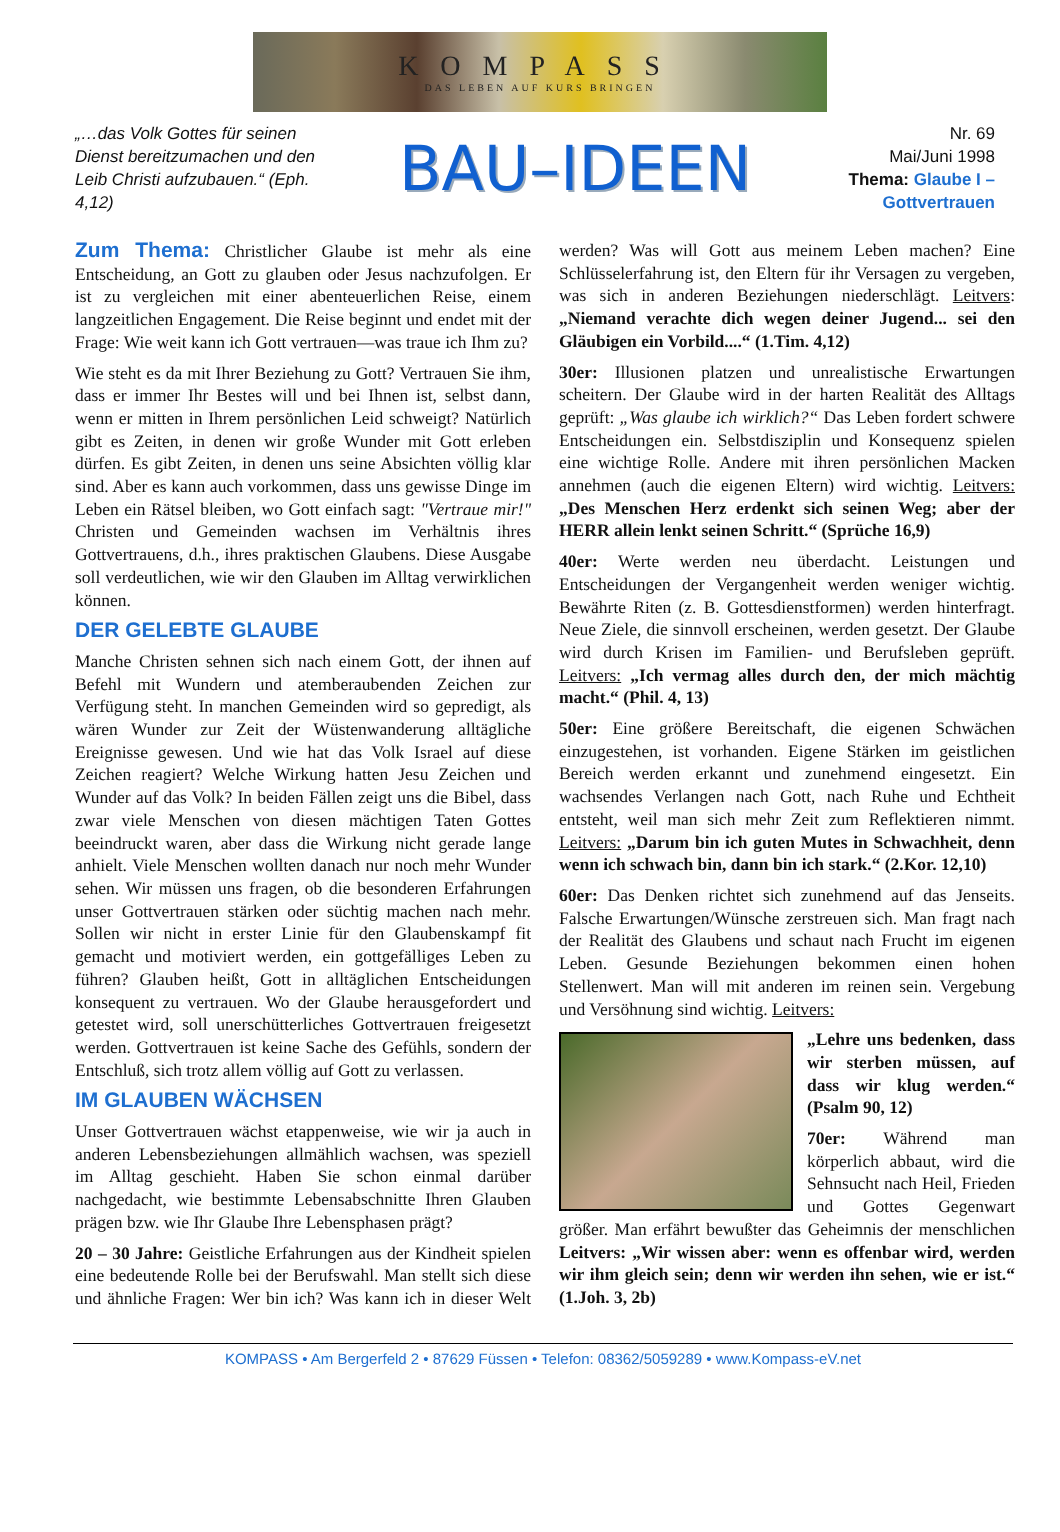KOMPASS
DAS LEBEN AUF KURS BRINGEN
„…das Volk Gottes für seinen Dienst bereitzumachen und den Leib Christi aufzubauen.“ (Eph. 4,12)
BAU–IDEEN
Nr. 69
Mai/Juni 1998
Thema: Glaube I – Gottvertrauen
Zum Thema: Christlicher Glaube ist mehr als eine Entscheidung, an Gott zu glauben oder Jesus nachzufolgen. Er ist zu vergleichen mit einer abenteuerlichen Reise, einem langzeitlichen Engagement. Die Reise beginnt und endet mit der Frage: Wie weit kann ich Gott vertrauen—was traue ich Ihm zu?
Wie steht es da mit Ihrer Beziehung zu Gott? Vertrauen Sie ihm, dass er immer Ihr Bestes will und bei Ihnen ist, selbst dann, wenn er mitten in Ihrem persönlichen Leid schweigt? Natürlich gibt es Zeiten, in denen wir große Wunder mit Gott erleben dürfen. Es gibt Zeiten, in denen uns seine Absichten völlig klar sind. Aber es kann auch vorkommen, dass uns gewisse Dinge im Leben ein Rätsel bleiben, wo Gott einfach sagt: "Vertraue mir!" Christen und Gemeinden wachsen im Verhältnis ihres Gottvertrauens, d.h., ihres praktischen Glaubens. Diese Ausgabe soll verdeutlichen, wie wir den Glauben im Alltag verwirklichen können.
DER GELEBTE GLAUBE
Manche Christen sehnen sich nach einem Gott, der ihnen auf Befehl mit Wundern und atemberaubenden Zeichen zur Verfügung steht. In manchen Gemeinden wird so gepredigt, als wären Wunder zur Zeit der Wüstenwanderung alltägliche Ereignisse gewesen. Und wie hat das Volk Israel auf diese Zeichen reagiert? Welche Wirkung hatten Jesu Zeichen und Wunder auf das Volk? In beiden Fällen zeigt uns die Bibel, dass zwar viele Menschen von diesen mächtigen Taten Gottes beeindruckt waren, aber dass die Wirkung nicht gerade lange anhielt. Viele Menschen wollten danach nur noch mehr Wunder sehen. Wir müssen uns fragen, ob die besonderen Erfahrungen unser Gottvertrauen stärken oder süchtig machen nach mehr. Sollen wir nicht in erster Linie für den Glaubenskampf fit gemacht und motiviert werden, ein gottgefälliges Leben zu führen? Glauben heißt, Gott in alltäglichen Entscheidungen konsequent zu vertrauen. Wo der Glaube herausgefordert und getestet wird, soll unerschütterliches Gottvertrauen freigesetzt werden. Gottvertrauen ist keine Sache des Gefühls, sondern der Entschluß, sich trotz allem völlig auf Gott zu verlassen.
IM GLAUBEN WÄCHSEN
Unser Gottvertrauen wächst etappenweise, wie wir ja auch in anderen Lebensbeziehungen allmählich wachsen, was speziell im Alltag geschieht. Haben Sie schon einmal darüber nachgedacht, wie bestimmte Lebensabschnitte Ihren Glauben prägen bzw. wie Ihr Glaube Ihre Lebensphasen prägt?
20 – 30 Jahre: Geistliche Erfahrungen aus der Kindheit spielen eine bedeutende Rolle bei der Berufswahl. Man stellt sich diese und ähnliche Fragen: Wer bin ich? Was kann ich in dieser Welt werden? Was will Gott aus meinem Leben machen? Eine Schlüsselerfahrung ist, den Eltern für ihr Versagen zu vergeben, was sich in anderen Beziehungen niederschlägt. Leitvers: „Niemand verachte dich wegen deiner Jugend... sei den Gläubigen ein Vorbild....“ (1.Tim. 4,12)
30er: Illusionen platzen und unrealistische Erwartungen scheitern. Der Glaube wird in der harten Realität des Alltags geprüft: „Was glaube ich wirklich?“ Das Leben fordert schwere Entscheidungen ein. Selbstdisziplin und Konsequenz spielen eine wichtige Rolle. Andere mit ihren persönlichen Macken annehmen (auch die eigenen Eltern) wird wichtig. Leitvers: „Des Menschen Herz erdenkt sich seinen Weg; aber der HERR allein lenkt seinen Schritt.“ (Sprüche 16,9)
40er: Werte werden neu überdacht. Leistungen und Entscheidungen der Vergangenheit werden weniger wichtig. Bewährte Riten (z. B. Gottesdienstformen) werden hinterfragt. Neue Ziele, die sinnvoll erscheinen, werden gesetzt. Der Glaube wird durch Krisen im Familien- und Berufsleben geprüft. Leitvers: „Ich vermag alles durch den, der mich mächtig macht.“ (Phil. 4, 13)
50er: Eine größere Bereitschaft, die eigenen Schwächen einzugestehen, ist vorhanden. Eigene Stärken im geistlichen Bereich werden erkannt und zunehmend eingesetzt. Ein wachsendes Verlangen nach Gott, nach Ruhe und Echtheit entsteht, weil man sich mehr Zeit zum Reflektieren nimmt. Leitvers: „Darum bin ich guten Mutes in Schwachheit, denn wenn ich schwach bin, dann bin ich stark.“ (2.Kor. 12,10)
60er: Das Denken richtet sich zunehmend auf das Jenseits. Falsche Erwartungen/Wünsche zerstreuen sich. Man fragt nach der Realität des Glaubens und schaut nach Frucht im eigenen Leben. Gesunde Beziehungen bekommen einen hohen Stellenwert. Man will mit anderen im reinen sein. Vergebung und Versöhnung sind wichtig. Leitvers:
„Lehre uns bedenken, dass wir sterben müssen, auf dass wir klug werden.“ (Psalm 90, 12)
70er: Während man körperlich abbaut, wird die Sehnsucht nach Heil, Frieden und Gottes Gegenwart größer. Man erfährt bewußter das Geheimnis der menschlichen Leitvers: „Wir wissen aber: wenn es offenbar wird, werden wir ihm gleich sein; denn wir werden ihn sehen, wie er ist.“ (1.Joh. 3, 2b)
KOMPASS • Am Bergerfeld 2 • 87629 Füssen • Telefon: 08362/5059289 • www.Kompass-eV.net